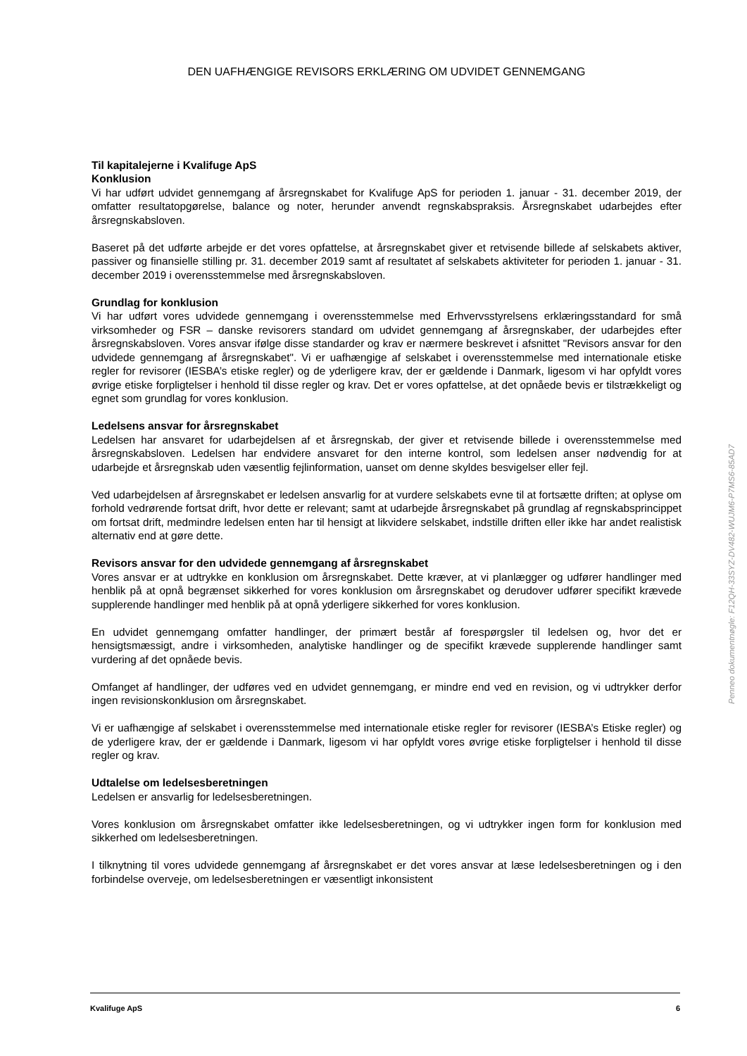DEN UAFHÆNGIGE REVISORS ERKLÆRING OM UDVIDET GENNEMGANG
Til kapitalejerne i Kvalifuge ApS
Konklusion
Vi har udført udvidet gennemgang af årsregnskabet for Kvalifuge ApS for perioden 1. januar - 31. december 2019, der omfatter resultatopgørelse, balance og noter, herunder anvendt regnskabspraksis. Årsregnskabet udarbejdes efter årsregnskabsloven.
Baseret på det udførte arbejde er det vores opfattelse, at årsregnskabet giver et retvisende billede af selskabets aktiver, passiver og finansielle stilling pr. 31. december 2019 samt af resultatet af selskabets aktiviteter for perioden 1. januar - 31. december 2019 i overensstemmelse med årsregnskabsloven.
Grundlag for konklusion
Vi har udført vores udvidede gennemgang i overensstemmelse med Erhvervsstyrelsens erklæringsstandard for små virksomheder og FSR – danske revisorers standard om udvidet gennemgang af årsregnskaber, der udarbejdes efter årsregnskabsloven. Vores ansvar ifølge disse standarder og krav er nærmere beskrevet i afsnittet "Revisors ansvar for den udvidede gennemgang af årsregnskabet". Vi er uafhængige af selskabet i overensstemmelse med internationale etiske regler for revisorer (IESBA’s etiske regler) og de yderligere krav, der er gældende i Danmark, ligesom vi har opfyldt vores øvrige etiske forpligtelser i henhold til disse regler og krav. Det er vores opfattelse, at det opnåede bevis er tilstrækkeligt og egnet som grundlag for vores konklusion.
Ledelsens ansvar for årsregnskabet
Ledelsen har ansvaret for udarbejdelsen af et årsregnskab, der giver et retvisende billede i overensstemmelse med årsregnskabsloven. Ledelsen har endvidere ansvaret for den interne kontrol, som ledelsen anser nødvendig for at udarbejde et årsregnskab uden væsentlig fejlinformation, uanset om denne skyldes besvigelser eller fejl.
Ved udarbejdelsen af årsregnskabet er ledelsen ansvarlig for at vurdere selskabets evne til at fortsætte driften; at oplyse om forhold vedrørende fortsat drift, hvor dette er relevant; samt at udarbejde årsregnskabet på grundlag af regnskabsprincippet om fortsat drift, medmindre ledelsen enten har til hensigt at likvidere selskabet, indstille driften eller ikke har andet realistisk alternativ end at gøre dette.
Revisors ansvar for den udvidede gennemgang af årsregnskabet
Vores ansvar er at udtrykke en konklusion om årsregnskabet. Dette kræver, at vi planlægger og udfører handlinger med henblik på at opnå begrænset sikkerhed for vores konklusion om årsregnskabet og derudover udfører specifikt krævede supplerende handlinger med henblik på at opnå yderligere sikkerhed for vores konklusion.
En udvidet gennemgang omfatter handlinger, der primært består af forespørgsler til ledelsen og, hvor det er hensigtsmæssigt, andre i virksomheden, analytiske handlinger og de specifikt krævede supplerende handlinger samt vurdering af det opnåede bevis.
Omfanget af handlinger, der udføres ved en udvidet gennemgang, er mindre end ved en revision, og vi udtrykker derfor ingen revisionskonklusion om årsregnskabet.
Vi er uafhængige af selskabet i overensstemmelse med internationale etiske regler for revisorer (IESBA’s Etiske regler) og de yderligere krav, der er gældende i Danmark, ligesom vi har opfyldt vores øvrige etiske forpligtelser i henhold til disse regler og krav.
Udtalelse om ledelsesberetningen
Ledelsen er ansvarlig for ledelsesberetningen.
Vores konklusion om årsregnskabet omfatter ikke ledelsesberetningen, og vi udtrykker ingen form for konklusion med sikkerhed om ledelsesberetningen.
I tilknytning til vores udvidede gennemgang af årsregnskabet er det vores ansvar at læse ledelsesberetningen og i den forbindelse overveje, om ledelsesberetningen er væsentligt inkonsistent
Penneo dokumentnøgle: F12QH-33SYZ-DV482-WUJM6-P7MS6-85AD7
Kvalifuge ApS 6